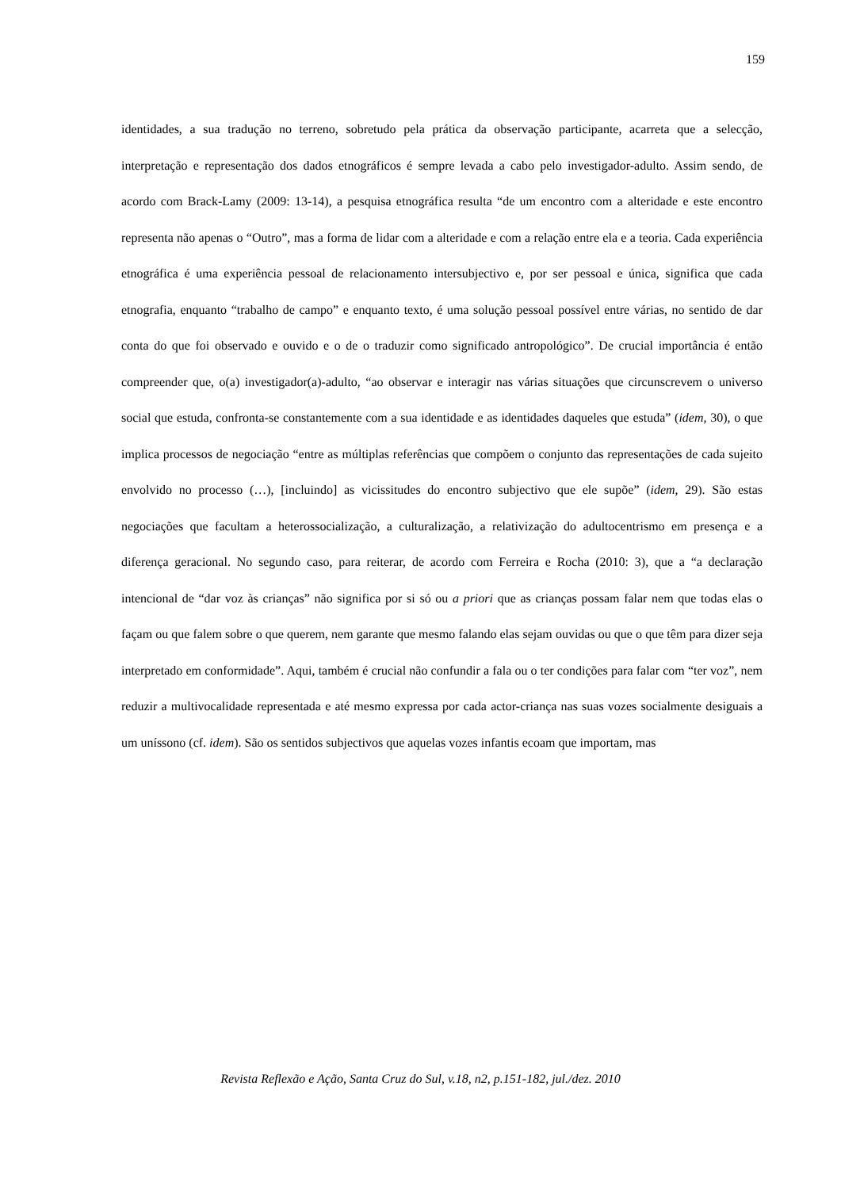159
identidades, a sua tradução no terreno, sobretudo pela prática da observação participante, acarreta que a selecção, interpretação e representação dos dados etnográficos é sempre levada a cabo pelo investigador-adulto. Assim sendo, de acordo com Brack-Lamy (2009: 13-14), a pesquisa etnográfica resulta “de um encontro com a alteridade e este encontro representa não apenas o “Outro”, mas a forma de lidar com a alteridade e com a relação entre ela e a teoria. Cada experiência etnográfica é uma experiência pessoal de relacionamento intersubjectivo e, por ser pessoal e única, significa que cada etnografia, enquanto “trabalho de campo” e enquanto texto, é uma solução pessoal possível entre várias, no sentido de dar conta do que foi observado e ouvido e o de o traduzir como significado antropológico”. De crucial importância é então compreender que, o(a) investigador(a)-adulto, “ao observar e interagir nas várias situações que circunscrevem o universo social que estuda, confronta-se constantemente com a sua identidade e as identidades daqueles que estuda” (idem, 30), o que implica processos de negociação “entre as múltiplas referências que compõem o conjunto das representações de cada sujeito envolvido no processo (…), [incluindo] as vicissitudes do encontro subjectivo que ele supõe” (idem, 29). São estas negociações que facultam a heterossocialização, a culturalização, a relativização do adultocentrismo em presença e a diferença geracional. No segundo caso, para reiterar, de acordo com Ferreira e Rocha (2010: 3), que a “a declaração intencional de “dar voz às crianças” não significa por si só ou a priori que as crianças possam falar nem que todas elas o façam ou que falem sobre o que querem, nem garante que mesmo falando elas sejam ouvidas ou que o que têm para dizer seja interpretado em conformidade”. Aqui, também é crucial não confundir a fala ou o ter condições para falar com “ter voz”, nem reduzir a multivocalidade representada e até mesmo expressa por cada actor-criança nas suas vozes socialmente desiguais a um uníssono (cf. idem). São os sentidos subjectivos que aquelas vozes infantis ecoam que importam, mas
Revista Reflexão e Ação, Santa Cruz do Sul, v.18, n2, p.151-182, jul./dez. 2010